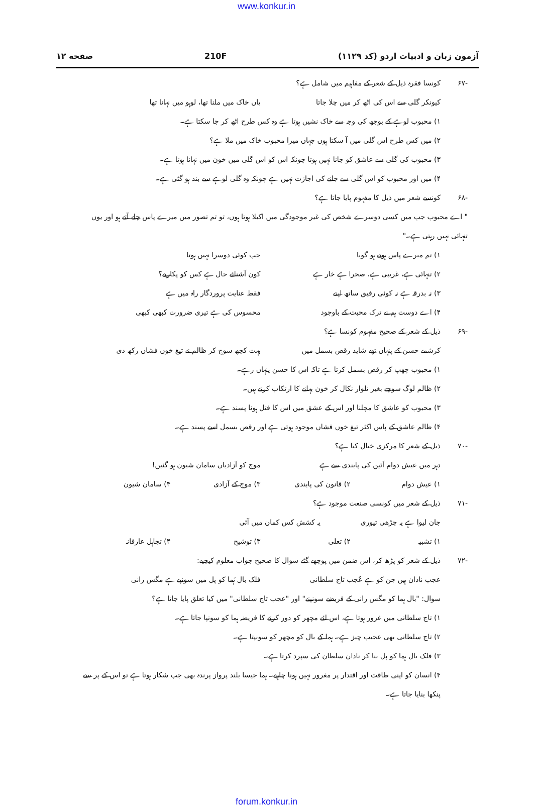www.konkur.in
آزمون زبان و ادبیات اردو (کد ۱۱۲۹) 210F صفحه ۱۲
-۶۷ کونسا فقرہ ذیل کے شعر کے مفاہیم میں شامل ہے؟
کیونکر گلی سے اس کی اٹھ کر میں چلا جاتا یاں خاک میں ملنا تھا، لوہو میں نہانا تھا
۱) محبوب لوہے کے بوجھ کی وجہ سے خاک نشیں ہوتا ہے وہ کس طرح اٹھ کر جا سکتا ہے۔
۲) میں کس طرح اس گلی میں آ سکتا ہوں جہاں میرا محبوب خاک میں ملا ہے؟
۳) محبوب کی گلی سے عاشق کو جانا نہیں ہوتا چونکہ اس کو اس گلی میں خون میں نہانا ہوتا ہے۔
۴) میں اور محبوب کو اس گلی سے جانے کی اجازت نہیں ہے چونکہ وہ گلی لوہے سے بند ہو گئی ہے۔
-۶۸ کونسے شعر میں ذیل کا مفہوم پایا جاتا ہے؟
" اے محبوب جب میں کسی دوسرے شخص کی غیر موجودگی میں اکیلا ہوتا ہوں، تو تم تصور میں میرے پاس چلے آتے ہو اور یوں تنہائی نہیں رہتی ہے۔"
۱) تم میرے پاس ہوتے ہو گویا جب کوئی دوسرا نہیں ہوتا
۲) تنہائی ہے، غریبی ہے، صحرا ہے خار ہے کون آشنائے حال ہے کس کو پکاریے؟
۳) نہ بدرقہ ہے نہ کوئی رفیق ساتھ اپنے فقط عنایت پروردگار راہ میں ہے
۴) اے دوست ہم نے ترک محبت کے باوجود محسوس کی ہے تیری ضرورت کبھی کبھی
-۶۹ ذیل کے شعر کے صحیح مفہوم کونسا ہے؟
کرشمے حسن کے پنہاں تھے شاید رقص بسمل میں بہت کچھ سوچ کر ظالم نے تیغ خوں فشاں رکھ دی
۱) محبوب چھپ کر رقص بسمل کرتا ہے تاکہ اس کا حسن پنہاں رہے۔
۲) ظالم لوگ سوچے بغیر تلوار نکال کر خون بہانے کا ارتکاب کرتے ہیں۔
۳) محبوب کو عاشق کا مچلنا اور اس کے عشق میں اس کا قتل ہونا پسند ہے۔
۴) ظالم عاشق کے پاس اکثر تیغ خوں فشاں موجود ہوتی ہے اور رقص بسمل اسے پسند ہے۔
-۷۰ ذیل کے شعر کا مرکزی خیال کیا ہے؟
دہر میں عیش دوام آئین کی پابندی سے ہے موج کو آزادیاں سامان شیون ہو گئیں!
۱) عیش دوام ۲) قانون کی پابندی ۳) موج کے آزادی ۴) سامان شیون
-۷۱ ذیل کے شعر میں کونسی صنعت موجود ہے؟
جان لیوا ہے یہ چڑھی تیوری یہ کشش کس کمان میں آئی
۱) تشبیہ ۲) تعلی ۳) توشیح ۴) تجاہل عارفانہ
-۷۲ ذیل کے شعر کو پڑھ کر، اس ضمن میں پوچھے گئے سوال کا صحیح جواب معلوم کیجیے:
عجب نادان ہیں جن کو ہے عُجب تاج سلطانی فلک بال ہُما کو پل میں سونپے ہے مگس رانی
سوال: "بال ہما کو مگس رانی کے فریضے سونپنے" اور "عجب تاج سلطانی" میں کیا تعلق پایا جاتا ہے؟
۱) تاج سلطانی میں غرور ہوتا ہے، اس لئے مچھر کو دور کرنے کا فریضہ ہما کو سونپا جاتا ہے۔
۲) تاج سلطانی بھی عجیب چیز ہے۔ ہما کے بال کو مچھر کو سونپتا ہے۔
۳) فلک بال ہما کو پل بنا کر نادان سلطان کی سپرد کرتا ہے۔
۴) انسان کو اپنی طاقت اور اقتدار پر مغرور نہیں ہونا چاہیے۔ ہما جیسا بلند پرواز پرندہ بھی جب شکار ہوتا ہے تو اس کے پر سے پنکھا بنایا جاتا ہے۔
forum.konkur.in